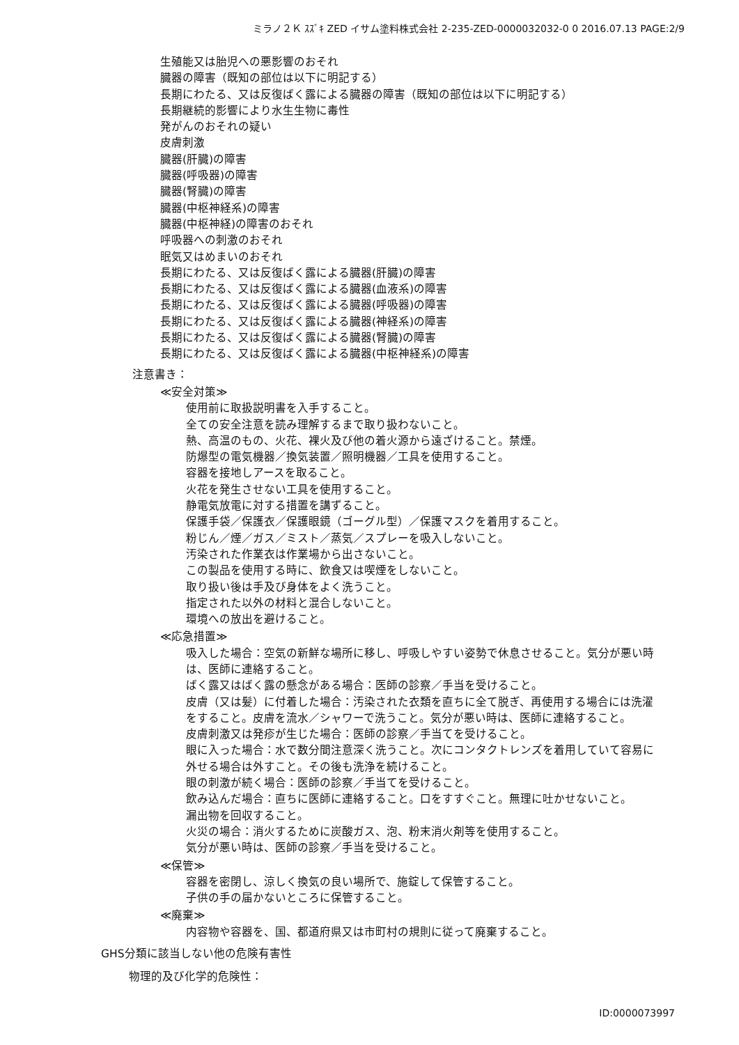ミラノ２Ｋ ｽｽﾞｷ ZED イサム塗料株式会社 2-235-ZED-0000032032-0 0 2016.07.13 PAGE:2/9
生殖能又は胎児への悪影響のおそれ
臓器の障害（既知の部位は以下に明記する）
長期にわたる、又は反復ばく露による臓器の障害（既知の部位は以下に明記する）
長期継続的影響により水生生物に毒性
発がんのおそれの疑い
皮膚刺激
臓器(肝臓)の障害
臓器(呼吸器)の障害
臓器(腎臓)の障害
臓器(中枢神経系)の障害
臓器(中枢神経)の障害のおそれ
呼吸器への刺激のおそれ
眠気又はめまいのおそれ
長期にわたる、又は反復ばく露による臓器(肝臓)の障害
長期にわたる、又は反復ばく露による臓器(血液系)の障害
長期にわたる、又は反復ばく露による臓器(呼吸器)の障害
長期にわたる、又は反復ばく露による臓器(神経系)の障害
長期にわたる、又は反復ばく露による臓器(腎臓)の障害
長期にわたる、又は反復ばく露による臓器(中枢神経系)の障害
注意書き：
≪安全対策≫
使用前に取扱説明書を入手すること。
全ての安全注意を読み理解するまで取り扱わないこと。
熱、高温のもの、火花、裸火及び他の着火源から遠ざけること。禁煙。
防爆型の電気機器／換気装置／照明機器／工具を使用すること。
容器を接地しアースを取ること。
火花を発生させない工具を使用すること。
静電気放電に対する措置を講ずること。
保護手袋／保護衣／保護眼鏡（ゴーグル型）／保護マスクを着用すること。
粉じん／煙／ガス／ミスト／蒸気／スプレーを吸入しないこと。
汚染された作業衣は作業場から出さないこと。
この製品を使用する時に、飲食又は喫煙をしないこと。
取り扱い後は手及び身体をよく洗うこと。
指定された以外の材料と混合しないこと。
環境への放出を避けること。
≪応急措置≫
吸入した場合：空気の新鮮な場所に移し、呼吸しやすい姿勢で休息させること。気分が悪い時は、医師に連絡すること。
ばく露又はばく露の懸念がある場合：医師の診察／手当を受けること。
皮膚（又は髪）に付着した場合：汚染された衣類を直ちに全て脱ぎ、再使用する場合には洗濯をすること。皮膚を流水／シャワーで洗うこと。気分が悪い時は、医師に連絡すること。
皮膚刺激又は発疹が生じた場合：医師の診察／手当てを受けること。
眼に入った場合：水で数分間注意深く洗うこと。次にコンタクトレンズを着用していて容易に外せる場合は外すこと。その後も洗浄を続けること。
眼の刺激が続く場合：医師の診察／手当てを受けること。
飲み込んだ場合：直ちに医師に連絡すること。口をすすぐこと。無理に吐かせないこと。
漏出物を回収すること。
火災の場合：消火するために炭酸ガス、泡、粉末消火剤等を使用すること。
気分が悪い時は、医師の診察／手当を受けること。
≪保管≫
容器を密閉し、涼しく換気の良い場所で、施錠して保管すること。
子供の手の届かないところに保管すること。
≪廃棄≫
内容物や容器を、国、都道府県又は市町村の規則に従って廃棄すること。
GHS分類に該当しない他の危険有害性
物理的及び化学的危険性：
ID:0000073997